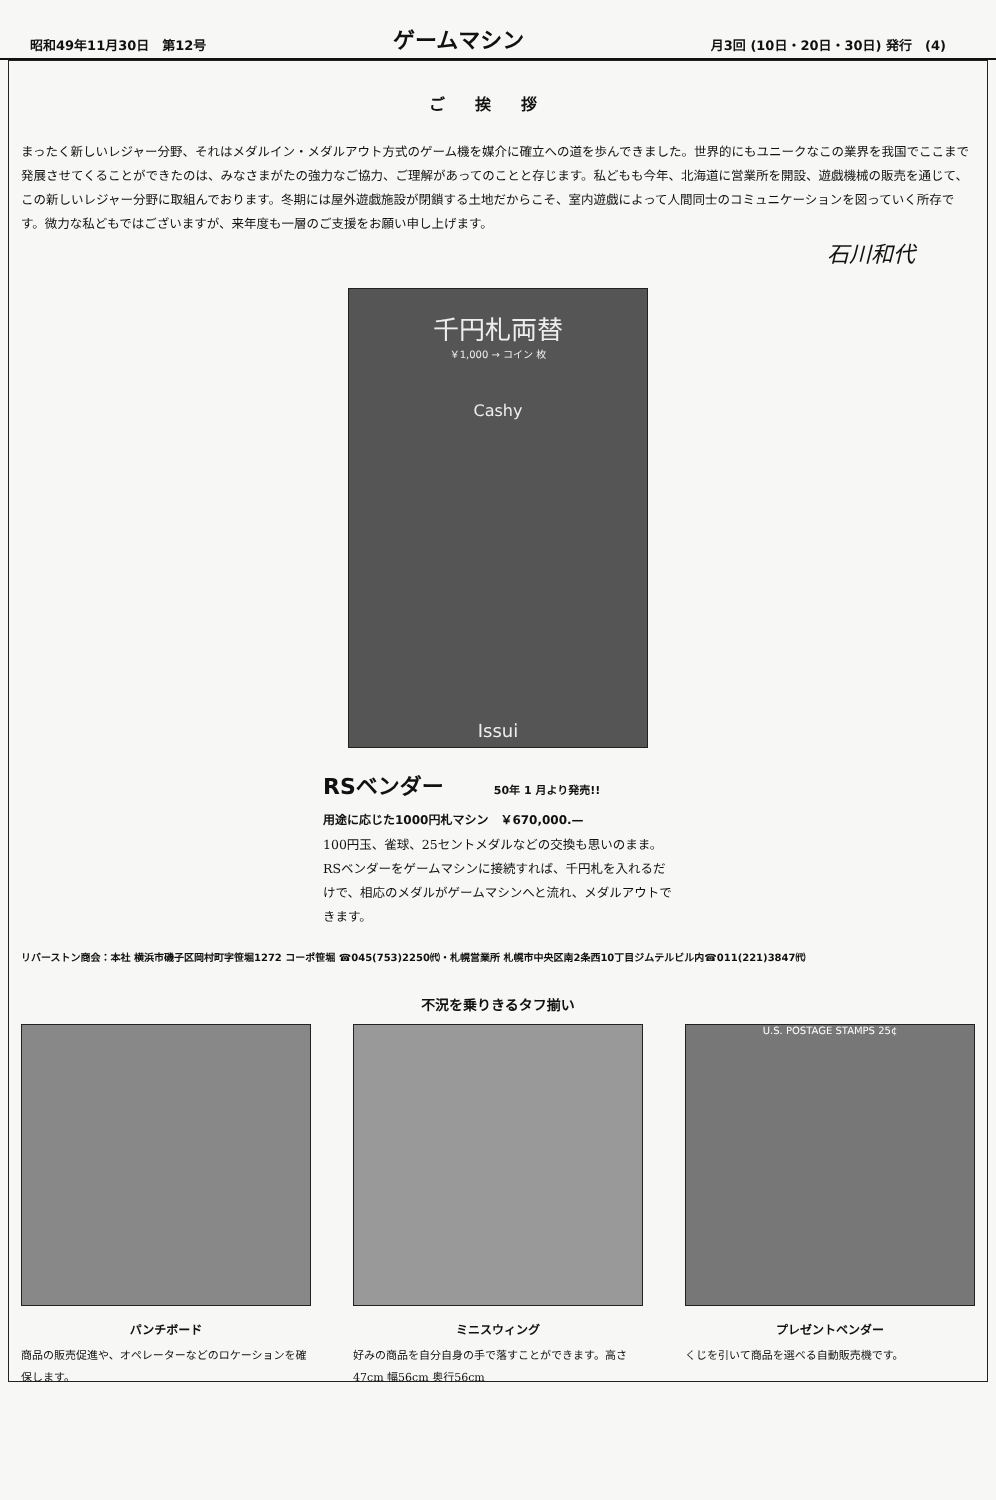昭和49年11月30日　第12号 ゲームマシン 月3回 (10日・20日・30日) 発行　(4)
ご挨拶
まったく新しいレジャー分野、それはメダルイン・メダルアウト方式のゲーム機を媒介に確立への道を歩んできました。世界的にもユニークなこの業界を我国でここまで発展させてくることができたのは、みなさまがたの強力なご協力、ご理解があってのことと存じます。私どもも今年、北海道に営業所を開設、遊戯機械の販売を通じて、この新しいレジャー分野に取組んでおります。冬期には屋外遊戯施設が閉鎖する土地だからこそ、室内遊戯によって人間同士のコミュニケーションを図っていく所存です。微力な私どもではございますが、来年度も一層のご支援をお願い申し上げます。
石川和代
千円札両替
￥1,000 → コイン 枚
Cashy
Issui
RSベンダー 50年 1 月より発売!!
用途に応じた1000円札マシン　￥670,000.—
100円玉、雀球、25セントメダルなどの交換も思いのまま。RSベンダーをゲームマシンに接続すれば、千円札を入れるだけで、相応のメダルがゲームマシンへと流れ、メダルアウトできます。
リバーストン商会：本社 横浜市磯子区岡村町字笹堀1272 コーポ笹堀 ☎045(753)2250㈹・札幌営業所 札幌市中央区南2条西10丁目ジムテルビル内☎011(221)3847㈹
不況を乗りきるタフ揃い
パンチボード
商品の販売促進や、オペレーターなどのロケーションを確保します。
ミニスウィング
好みの商品を自分自身の手で落すことができます。高さ47cm 幅56cm 奥行56cm
U.S. POSTAGE STAMPS 25¢
プレゼントベンダー
くじを引いて商品を選べる自動販売機です。